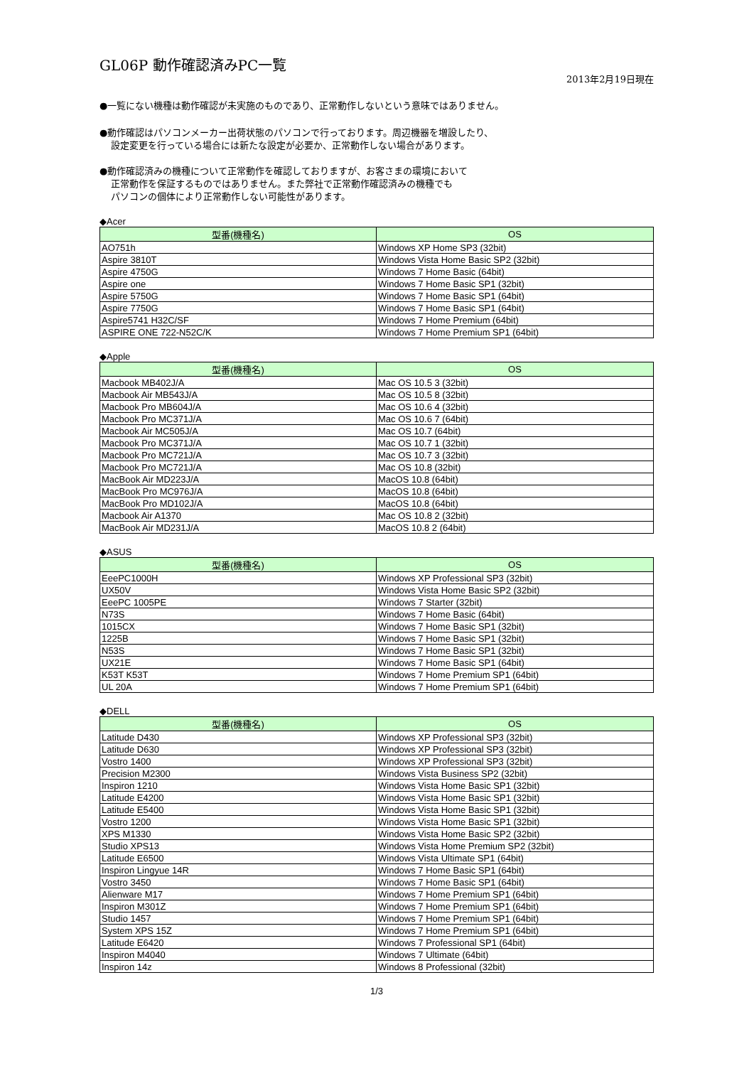GL06P 動作確認済みPC一覧
2013年2月19日現在
●一覧にない機種は動作確認が未実施のものであり、正常動作しないという意味ではありません。
●動作確認はパソコンメーカー出荷状態のパソコンで行っております。周辺機器を増設したり、
設定変更を行っている場合には新たな設定が必要か、正常動作しない場合があります。
●動作確認済みの機種について正常動作を確認しておりますが、お客さまの環境において
正常動作を保証するものではありません。また弊社で正常動作確認済みの機種でも
パソコンの個体により正常動作しない可能性があります。
◆Acer
| 型番(機種名) | OS |
| --- | --- |
| AO751h | Windows XP Home SP3 (32bit) |
| Aspire 3810T | Windows Vista Home Basic SP2 (32bit) |
| Aspire 4750G | Windows 7 Home Basic (64bit) |
| Aspire one | Windows 7 Home Basic SP1 (32bit) |
| Aspire 5750G | Windows 7 Home Basic SP1 (64bit) |
| Aspire 7750G | Windows 7 Home Basic SP1 (64bit) |
| Aspire5741 H32C/SF | Windows 7 Home Premium (64bit) |
| ASPIRE ONE 722-N52C/K | Windows 7 Home Premium SP1 (64bit) |
◆Apple
| 型番(機種名) | OS |
| --- | --- |
| Macbook MB402J/A | Mac OS 10.5 3 (32bit) |
| Macbook Air MB543J/A | Mac OS 10.5 8 (32bit) |
| Macbook Pro MB604J/A | Mac OS 10.6 4 (32bit) |
| Macbook Pro MC371J/A | Mac OS 10.6 7 (64bit) |
| Macbook Air MC505J/A | Mac OS 10.7 (64bit) |
| Macbook Pro MC371J/A | Mac OS 10.7 1 (32bit) |
| Macbook Pro MC721J/A | Mac OS 10.7 3 (32bit) |
| Macbook Pro MC721J/A | Mac OS 10.8 (32bit) |
| MacBook Air MD223J/A | MacOS 10.8 (64bit) |
| MacBook Pro MC976J/A | MacOS 10.8 (64bit) |
| MacBook Pro MD102J/A | MacOS 10.8 (64bit) |
| Macbook Air A1370 | Mac OS 10.8 2 (32bit) |
| MacBook Air MD231J/A | MacOS 10.8 2 (64bit) |
◆ASUS
| 型番(機種名) | OS |
| --- | --- |
| EeePC1000H | Windows XP Professional SP3 (32bit) |
| UX50V | Windows Vista Home Basic SP2 (32bit) |
| EeePC 1005PE | Windows 7 Starter (32bit) |
| N73S | Windows 7 Home Basic (64bit) |
| 1015CX | Windows 7 Home Basic SP1 (32bit) |
| 1225B | Windows 7 Home Basic SP1 (32bit) |
| N53S | Windows 7 Home Basic SP1 (32bit) |
| UX21E | Windows 7 Home Basic SP1 (64bit) |
| K53T K53T | Windows 7 Home Premium SP1 (64bit) |
| UL 20A | Windows 7 Home Premium SP1 (64bit) |
◆DELL
| 型番(機種名) | OS |
| --- | --- |
| Latitude D430 | Windows XP Professional SP3 (32bit) |
| Latitude D630 | Windows XP Professional SP3 (32bit) |
| Vostro 1400 | Windows XP Professional SP3 (32bit) |
| Precision M2300 | Windows Vista Business SP2 (32bit) |
| Inspiron 1210 | Windows Vista Home Basic SP1 (32bit) |
| Latitude E4200 | Windows Vista Home Basic SP1 (32bit) |
| Latitude E5400 | Windows Vista Home Basic SP1 (32bit) |
| Vostro 1200 | Windows Vista Home Basic SP1 (32bit) |
| XPS M1330 | Windows Vista Home Basic SP2 (32bit) |
| Studio XPS13 | Windows Vista Home Premium SP2 (32bit) |
| Latitude E6500 | Windows Vista Ultimate SP1 (64bit) |
| Inspiron Lingyue 14R | Windows 7 Home Basic SP1 (64bit) |
| Vostro 3450 | Windows 7 Home Basic SP1 (64bit) |
| Alienware M17 | Windows 7 Home Premium SP1 (64bit) |
| Inspiron M301Z | Windows 7 Home Premium SP1 (64bit) |
| Studio 1457 | Windows 7 Home Premium SP1 (64bit) |
| System XPS 15Z | Windows 7 Home Premium SP1 (64bit) |
| Latitude E6420 | Windows 7 Professional SP1 (64bit) |
| Inspiron M4040 | Windows 7 Ultimate (64bit) |
| Inspiron 14z | Windows 8 Professional (32bit) |
1/3